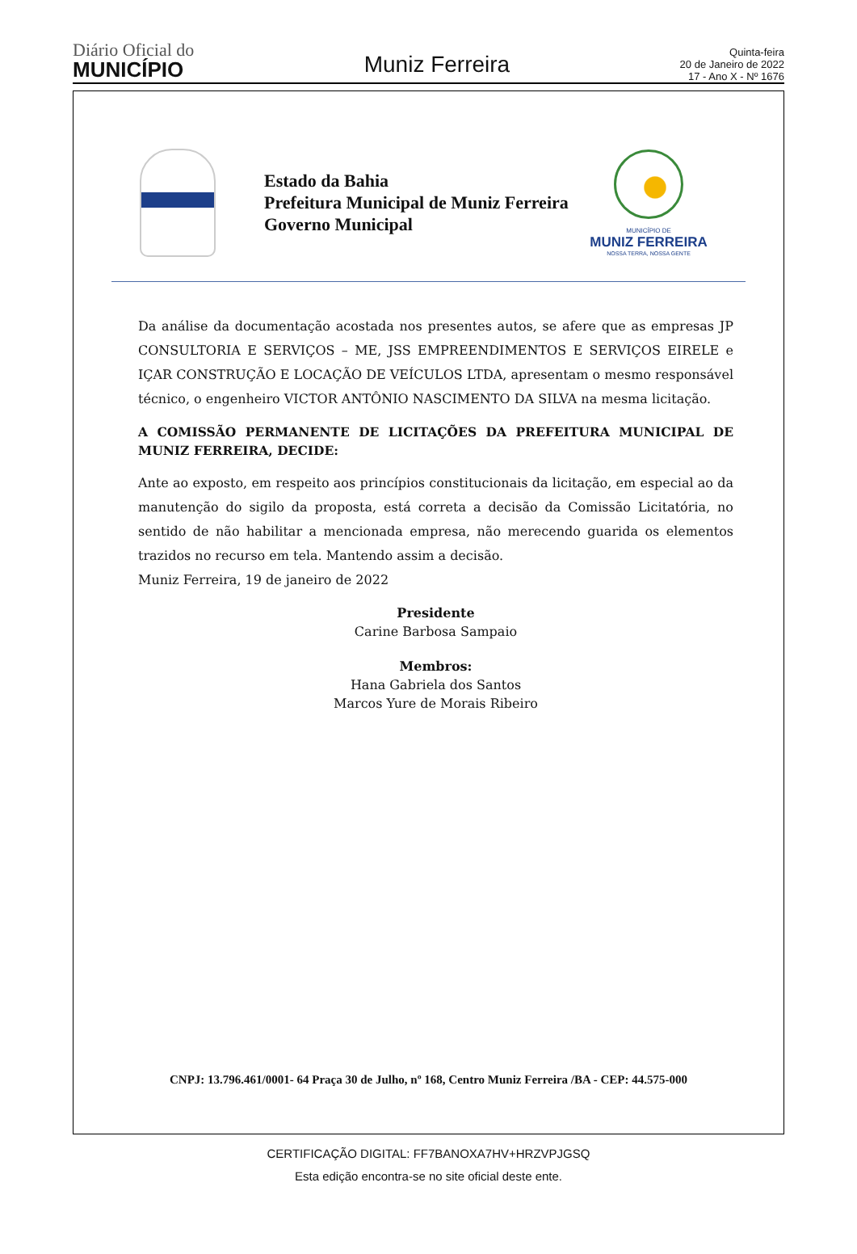Diário Oficial do
MUNICÍPIO
Muniz Ferreira
Quinta-feira
20 de Janeiro de 2022
17 - Ano X - Nº 1676
Estado da Bahia
Prefeitura Municipal de Muniz Ferreira
Governo Municipal
MUNICÍPIO DE
MUNIZ FERREIRA
NOSSA TERRA, NOSSA GENTE
Da análise da documentação acostada nos presentes autos, se afere que as empresas JP CONSULTORIA E SERVIÇOS – ME, JSS EMPREENDIMENTOS E SERVIÇOS EIRELE e IÇAR CONSTRUÇÃO E LOCAÇÃO DE VEÍCULOS LTDA, apresentam o mesmo responsável técnico, o engenheiro VICTOR ANTÔNIO NASCIMENTO DA SILVA na mesma licitação.
A COMISSÃO PERMANENTE DE LICITAÇÕES DA PREFEITURA MUNICIPAL DE MUNIZ FERREIRA, DECIDE:
Ante ao exposto, em respeito aos princípios constitucionais da licitação, em especial ao da manutenção do sigilo da proposta, está correta a decisão da Comissão Licitatória, no sentido de não habilitar a mencionada empresa, não merecendo guarida os elementos trazidos no recurso em tela. Mantendo assim a decisão.
Muniz Ferreira, 19 de janeiro de 2022
Presidente
Carine Barbosa Sampaio
Membros:
Hana Gabriela dos Santos
Marcos Yure de Morais Ribeiro
CNPJ: 13.796.461/0001- 64 Praça 30 de Julho, nº 168, Centro Muniz Ferreira /BA - CEP: 44.575-000
CERTIFICAÇÃO DIGITAL: FF7BANOXA7HV+HRZVPJGSQ
Esta edição encontra-se no site oficial deste ente.